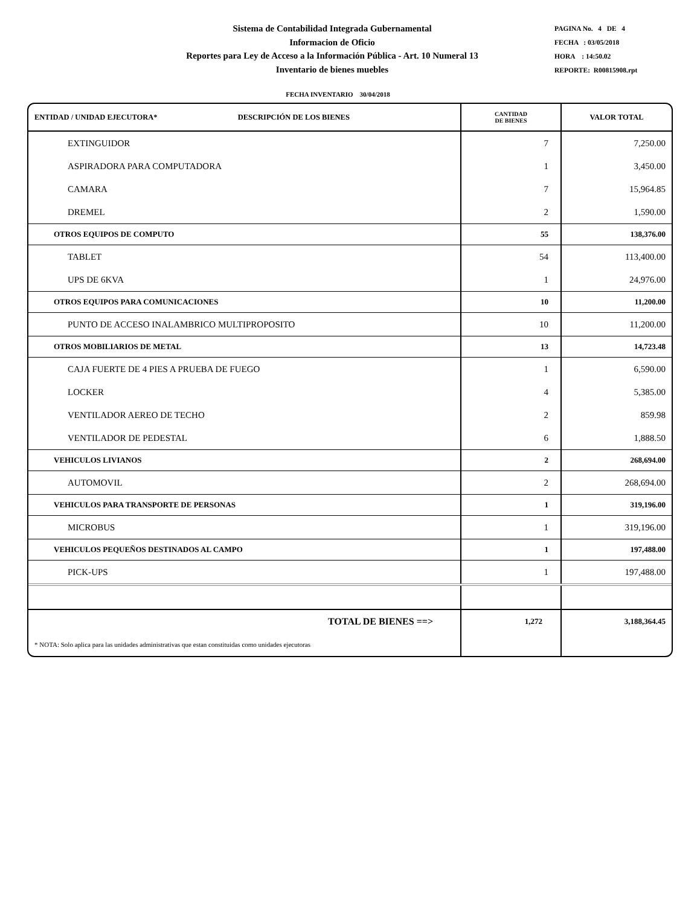Sistema de Contabilidad Integrada Gubernamental
Informacion de Oficio
Reportes para Ley de Acceso a la Información Pública - Art. 10 Numeral 13
Inventario de bienes muebles
PAGINA No. 4 DE 4
FECHA : 03/05/2018
HORA : 14:50.02
REPORTE: R00815908.rpt
FECHA INVENTARIO 30/04/2018
| ENTIDAD / UNIDAD EJECUTORA* DESCRIPCIÓN DE LOS BIENES | CANTIDAD DE BIENES | VALOR TOTAL |
| --- | --- | --- |
| EXTINGUIDOR | 7 | 7,250.00 |
| ASPIRADORA PARA COMPUTADORA | 1 | 3,450.00 |
| CAMARA | 7 | 15,964.85 |
| DREMEL | 2 | 1,590.00 |
| OTROS EQUIPOS DE COMPUTO | 55 | 138,376.00 |
| TABLET | 54 | 113,400.00 |
| UPS DE 6KVA | 1 | 24,976.00 |
| OTROS EQUIPOS PARA COMUNICACIONES | 10 | 11,200.00 |
| PUNTO DE ACCESO INALAMBRICO MULTIPROPOSITO | 10 | 11,200.00 |
| OTROS MOBILIARIOS DE METAL | 13 | 14,723.48 |
| CAJA FUERTE DE 4 PIES A PRUEBA DE FUEGO | 1 | 6,590.00 |
| LOCKER | 4 | 5,385.00 |
| VENTILADOR AEREO DE TECHO | 2 | 859.98 |
| VENTILADOR DE PEDESTAL | 6 | 1,888.50 |
| VEHICULOS LIVIANOS | 2 | 268,694.00 |
| AUTOMOVIL | 2 | 268,694.00 |
| VEHICULOS PARA TRANSPORTE DE PERSONAS | 1 | 319,196.00 |
| MICROBUS | 1 | 319,196.00 |
| VEHICULOS PEQUEÑOS DESTINADOS AL CAMPO | 1 | 197,488.00 |
| PICK-UPS | 1 | 197,488.00 |
| TOTAL DE BIENES ==> | 1,272 | 3,188,364.45 |
| * NOTA: Solo aplica para las unidades administrativas que estan constituidas como unidades ejecutoras | | |